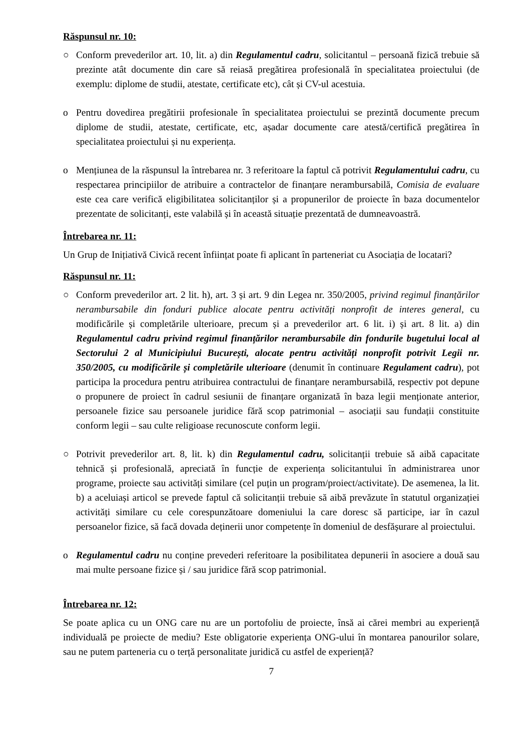Răspunsul nr. 10:
○ Conform prevederilor art. 10, lit. a) din Regulamentul cadru, solicitantul – persoană fizică trebuie să prezinte atât documente din care să reiasă pregătirea profesională în specialitatea proiectului (de exemplu: diplome de studii, atestate, certificate etc), cât și CV-ul acestuia.
o Pentru dovedirea pregătirii profesionale în specialitatea proiectului se prezintă documente precum diplome de studii, atestate, certificate, etc, așadar documente care atestă/certifică pregătirea în specialitatea proiectului și nu experiența.
o Mențiunea de la răspunsul la întrebarea nr. 3 referitoare la faptul că potrivit Regulamentului cadru, cu respectarea principiilor de atribuire a contractelor de finanțare nerambursabilă, Comisia de evaluare este cea care verifică eligibilitatea solicitanților și a propunerilor de proiecte în baza documentelor prezentate de solicitanți, este valabilă și în această situație prezentată de dumneavoastră.
Întrebarea nr. 11:
Un Grup de Inițiativă Civică recent înființat poate fi aplicant în parteneriat cu Asociația de locatari?
Răspunsul nr. 11:
○ Conform prevederilor art. 2 lit. h), art. 3 și art. 9 din Legea nr. 350/2005, privind regimul finanțărilor nerambursabile din fonduri publice alocate pentru activități nonprofit de interes general, cu modificările și completările ulterioare, precum și a prevederilor art. 6 lit. i) și art. 8 lit. a) din Regulamentul cadru privind regimul finanțărilor nerambursabile din fondurile bugetului local al Sectorului 2 al Municipiului București, alocate pentru activități nonprofit potrivit Legii nr. 350/2005, cu modificările și completările ulterioare (denumit în continuare Regulament cadru), pot participa la procedura pentru atribuirea contractului de finanțare nerambursabilă, respectiv pot depune o propunere de proiect în cadrul sesiunii de finanțare organizată în baza legii menționate anterior, persoanele fizice sau persoanele juridice fără scop patrimonial – asociații sau fundații constituite conform legii – sau culte religioase recunoscute conform legii.
○ Potrivit prevederilor art. 8, lit. k) din Regulamentul cadru, solicitanții trebuie să aibă capacitate tehnică și profesională, apreciată în funcție de experiența solicitantului în administrarea unor programe, proiecte sau activități similare (cel puțin un program/proiect/activitate). De asemenea, la lit. b) a aceluiași articol se prevede faptul că solicitanții trebuie să aibă prevăzute în statutul organizației activități similare cu cele corespunzătoare domeniului la care doresc să participe, iar în cazul persoanelor fizice, să facă dovada deținerii unor competențe în domeniul de desfășurare al proiectului.
o Regulamentul cadru nu conține prevederi referitoare la posibilitatea depunerii în asociere a două sau mai multe persoane fizice și / sau juridice fără scop patrimonial.
Întrebarea nr. 12:
Se poate aplica cu un ONG care nu are un portofoliu de proiecte, însă ai cărei membri au experiență individuală pe proiecte de mediu? Este obligatorie experiența ONG-ului în montarea panourilor solare, sau ne putem parteneria cu o terță personalitate juridică cu astfel de experiență?
7